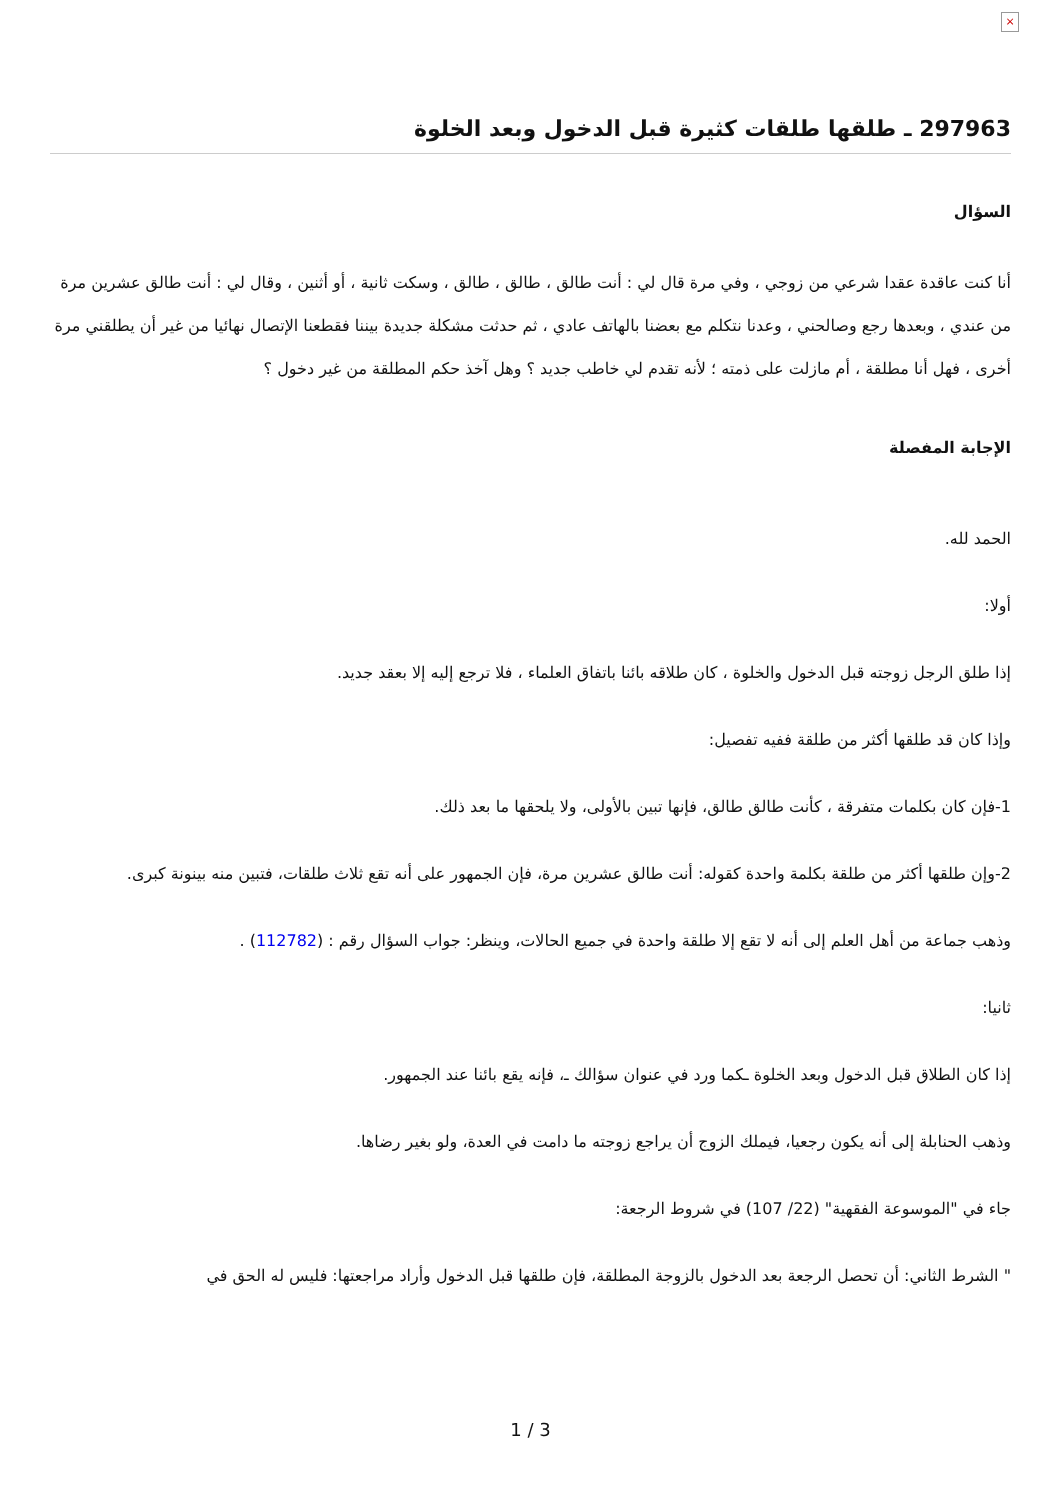×
297963 ـ طلقها طلقات كثيرة قبل الدخول وبعد الخلوة
السؤال
أنا كنت عاقدة عقدا شرعي من زوجي ، وفي مرة قال لي : أنت طالق ، طالق ، طالق ، وسكت ثانية ، أو أثنين ، وقال لي : أنت طالق عشرين مرة من عندي ، وبعدها رجع وصالحني ، وعدنا نتكلم مع بعضنا بالهاتف عادي ، ثم حدثت مشكلة جديدة بيننا فقطعنا الإتصال نهائيا من غير أن يطلقني مرة أخرى ، فهل أنا مطلقة ، أم مازلت على ذمته ؛ لأنه تقدم لي خاطب جديد ؟ وهل آخذ حكم المطلقة من غير دخول ؟
الإجابة المفصلة
الحمد لله.
أولا:
إذا طلق الرجل زوجته قبل الدخول والخلوة ، كان طلاقه بائنا باتفاق العلماء ، فلا ترجع إليه إلا بعقد جديد.
وإذا كان قد طلقها أكثر من طلقة ففيه تفصيل:
1-فإن كان بكلمات متفرقة ، كأنت طالق طالق، فإنها تبين بالأولى، ولا يلحقها ما بعد ذلك.
2-وإن طلقها أكثر من طلقة بكلمة واحدة كقوله: أنت طالق عشرين مرة، فإن الجمهور على أنه تقع ثلاث طلقات، فتبين منه بينونة كبرى.
وذهب جماعة من أهل العلم إلى أنه لا تقع إلا طلقة واحدة في جميع الحالات، وينظر: جواب السؤال رقم : (112782) .
ثانيا:
إذا كان الطلاق قبل الدخول وبعد الخلوة ـكما ورد في عنوان سؤالك ـ، فإنه يقع بائنا عند الجمهور.
وذهب الحنابلة إلى أنه يكون رجعيا، فيملك الزوج أن يراجع زوجته ما دامت في العدة، ولو بغير رضاها.
جاء في "الموسوعة الفقهية" (22/ 107) في شروط الرجعة:
" الشرط الثاني: أن تحصل الرجعة بعد الدخول بالزوجة المطلقة، فإن طلقها قبل الدخول وأراد مراجعتها: فليس له الحق في
1 / 3